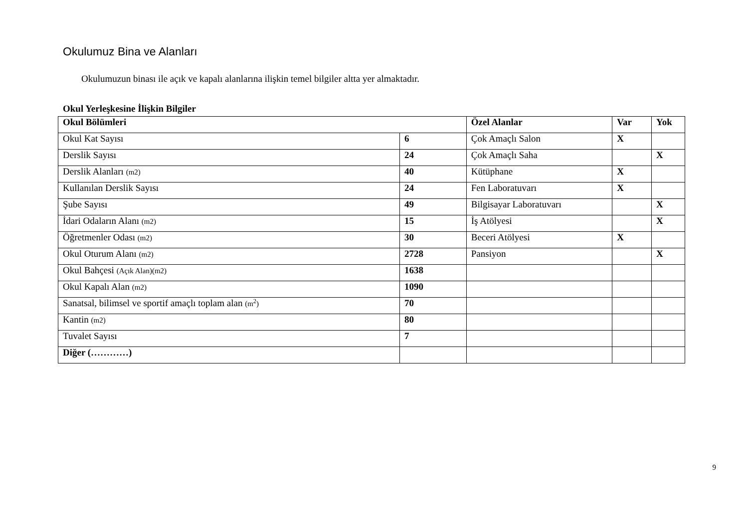Okulumuz Bina ve Alanları
Okulumuzun binası ile açık ve kapalı alanlarına ilişkin temel bilgiler altta yer almaktadır.
Okul Yerleşkesine İlişkin Bilgiler
| Okul Bölümleri | | Özel Alanlar | Var | Yok |
| --- | --- | --- | --- | --- |
| Okul Kat Sayısı | 6 | Çok Amaçlı Salon | X | |
| Derslik Sayısı | 24 | Çok Amaçlı Saha | | X |
| Derslik Alanları (m2) | 40 | Kütüphane | X | |
| Kullanılan Derslik Sayısı | 24 | Fen Laboratuvarı | X | |
| Şube Sayısı | 49 | Bilgisayar Laboratuvarı | | X |
| İdari Odaların Alanı (m2) | 15 | İş Atölyesi | | X |
| Öğretmenler Odası (m2) | 30 | Beceri Atölyesi | X | |
| Okul Oturum Alanı (m2) | 2728 | Pansiyon | | X |
| Okul Bahçesi (Açık Alan)(m2) | 1638 | | | |
| Okul Kapalı Alan (m2) | 1090 | | | |
| Sanatsal, bilimsel ve sportif amaçlı toplam alan (m<sup>2</sup>) | 70 | | | |
| Kantin (m2) | 80 | | | |
| Tuvalet Sayısı | 7 | | | |
| Diğer (…………) | | | | |
9